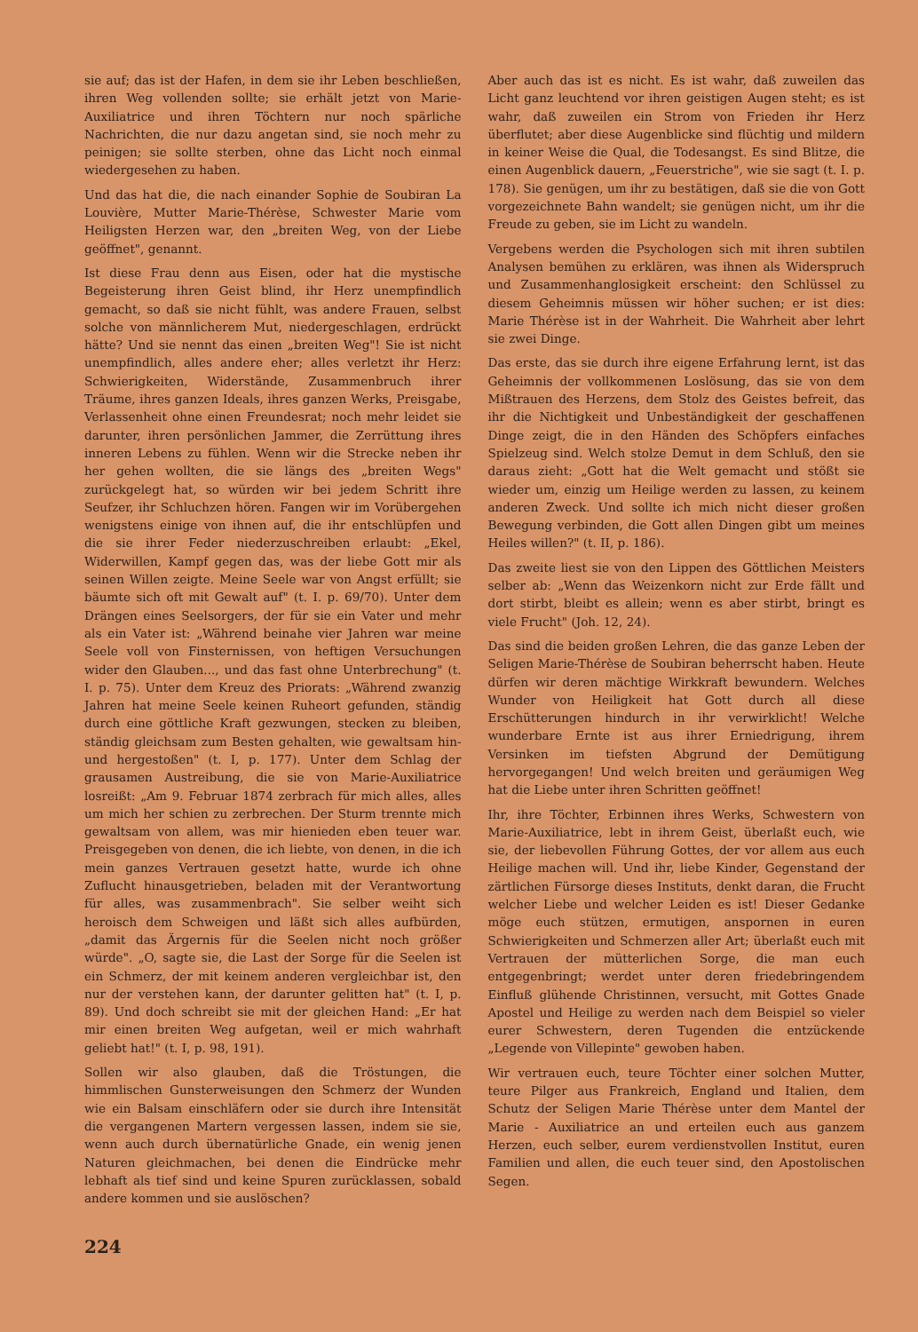sie auf; das ist der Hafen, in dem sie ihr Leben beschließen, ihren Weg vollenden sollte; sie erhält jetzt von Marie-Auxiliatrice und ihren Töchtern nur noch spärliche Nachrichten, die nur dazu angetan sind, sie noch mehr zu peinigen; sie sollte sterben, ohne das Licht noch einmal wiedergesehen zu haben.
Und das hat die, die nach einander Sophie de Soubiran La Louvière, Mutter Marie-Thérèse, Schwester Marie vom Heiligsten Herzen war, den „breiten Weg, von der Liebe geöffnet", genannt.
Ist diese Frau denn aus Eisen, oder hat die mystische Begeisterung ihren Geist blind, ihr Herz unempfindlich gemacht, so daß sie nicht fühlt, was andere Frauen, selbst solche von männlicherem Mut, niedergeschlagen, erdrückt hätte? Und sie nennt das einen „breiten Weg"! Sie ist nicht unempfindlich, alles andere eher; alles verletzt ihr Herz: Schwierigkeiten, Widerstände, Zusammenbruch ihrer Träume, ihres ganzen Ideals, ihres ganzen Werks, Preisgabe, Verlassenheit ohne einen Freundesrat; noch mehr leidet sie darunter, ihren persönlichen Jammer, die Zerrüttung ihres inneren Lebens zu fühlen. Wenn wir die Strecke neben ihr her gehen wollten, die sie längs des „breiten Wegs" zurückgelegt hat, so würden wir bei jedem Schritt ihre Seufzer, ihr Schluchzen hören. Fangen wir im Vorübergehen wenigstens einige von ihnen auf, die ihr entschlüpfen und die sie ihrer Feder niederzuschreiben erlaubt: „Ekel, Widerwillen, Kampf gegen das, was der liebe Gott mir als seinen Willen zeigte. Meine Seele war von Angst erfüllt; sie bäumte sich oft mit Gewalt auf" (t. I. p. 69/70). Unter dem Drängen eines Seelsorgers, der für sie ein Vater und mehr als ein Vater ist: „Während beinahe vier Jahren war meine Seele voll von Finsternissen, von heftigen Versuchungen wider den Glauben..., und das fast ohne Unterbrechung" (t. I. p. 75). Unter dem Kreuz des Priorats: „Während zwanzig Jahren hat meine Seele keinen Ruheort gefunden, ständig durch eine göttliche Kraft gezwungen, stecken zu bleiben, ständig gleichsam zum Besten gehalten, wie gewaltsam hin- und hergestoßen" (t. I, p. 177). Unter dem Schlag der grausamen Austreibung, die sie von Marie-Auxiliatrice losreißt: „Am 9. Februar 1874 zerbrach für mich alles, alles um mich her schien zu zerbrechen. Der Sturm trennte mich gewaltsam von allem, was mir hienieden eben teuer war. Preisgegeben von denen, die ich liebte, von denen, in die ich mein ganzes Vertrauen gesetzt hatte, wurde ich ohne Zuflucht hinausgetrieben, beladen mit der Verantwortung für alles, was zusammenbrach". Sie selber weiht sich heroisch dem Schweigen und läßt sich alles aufbürden, „damit das Ärgernis für die Seelen nicht noch größer würde". „O, sagte sie, die Last der Sorge für die Seelen ist ein Schmerz, der mit keinem anderen vergleichbar ist, den nur der verstehen kann, der darunter gelitten hat" (t. I, p. 89). Und doch schreibt sie mit der gleichen Hand: „Er hat mir einen breiten Weg aufgetan, weil er mich wahrhaft geliebt hat!" (t. I, p. 98, 191).
Sollen wir also glauben, daß die Tröstungen, die himmlischen Gunsterweisungen den Schmerz der Wunden wie ein Balsam einschläfern oder sie durch ihre Intensität die vergangenen Martern vergessen lassen, indem sie sie, wenn auch durch übernatürliche Gnade, ein wenig jenen Naturen gleichmachen, bei denen die Eindrücke mehr lebhaft als tief sind und keine Spuren zurücklassen, sobald andere kommen und sie auslöschen?
Aber auch das ist es nicht. Es ist wahr, daß zuweilen das Licht ganz leuchtend vor ihren geistigen Augen steht; es ist wahr, daß zuweilen ein Strom von Frieden ihr Herz überflutet; aber diese Augenblicke sind flüchtig und mildern in keiner Weise die Qual, die Todesangst. Es sind Blitze, die einen Augenblick dauern, „Feuerstriche", wie sie sagt (t. I. p. 178). Sie genügen, um ihr zu bestätigen, daß sie die von Gott vorgezeichnete Bahn wandelt; sie genügen nicht, um ihr die Freude zu geben, sie im Licht zu wandeln.
Vergebens werden die Psychologen sich mit ihren subtilen Analysen bemühen zu erklären, was ihnen als Widerspruch und Zusammenhanglosigkeit erscheint: den Schlüssel zu diesem Geheimnis müssen wir höher suchen; er ist dies: Marie Thérèse ist in der Wahrheit. Die Wahrheit aber lehrt sie zwei Dinge.
Das erste, das sie durch ihre eigene Erfahrung lernt, ist das Geheimnis der vollkommenen Loslösung, das sie von dem Mißtrauen des Herzens, dem Stolz des Geistes befreit, das ihr die Nichtigkeit und Unbeständigkeit der geschaffenen Dinge zeigt, die in den Händen des Schöpfers einfaches Spielzeug sind. Welch stolze Demut in dem Schluß, den sie daraus zieht: „Gott hat die Welt gemacht und stößt sie wieder um, einzig um Heilige werden zu lassen, zu keinem anderen Zweck. Und sollte ich mich nicht dieser großen Bewegung verbinden, die Gott allen Dingen gibt um meines Heiles willen?" (t. II, p. 186).
Das zweite liest sie von den Lippen des Göttlichen Meisters selber ab: „Wenn das Weizenkorn nicht zur Erde fällt und dort stirbt, bleibt es allein; wenn es aber stirbt, bringt es viele Frucht" (Joh. 12, 24).
Das sind die beiden großen Lehren, die das ganze Leben der Seligen Marie-Thérèse de Soubiran beherrscht haben. Heute dürfen wir deren mächtige Wirkkraft bewundern. Welches Wunder von Heiligkeit hat Gott durch all diese Erschütterungen hindurch in ihr verwirklicht! Welche wunderbare Ernte ist aus ihrer Erniedrigung, ihrem Versinken im tiefsten Abgrund der Demütigung hervorgegangen! Und welch breiten und geräumigen Weg hat die Liebe unter ihren Schritten geöffnet!
Ihr, ihre Töchter, Erbinnen ihres Werks, Schwestern von Marie-Auxiliatrice, lebt in ihrem Geist, überlaßt euch, wie sie, der liebevollen Führung Gottes, der vor allem aus euch Heilige machen will. Und ihr, liebe Kinder, Gegenstand der zärtlichen Fürsorge dieses Instituts, denkt daran, die Frucht welcher Liebe und welcher Leiden es ist! Dieser Gedanke möge euch stützen, ermutigen, anspornen in euren Schwierigkeiten und Schmerzen aller Art; überlaßt euch mit Vertrauen der mütterlichen Sorge, die man euch entgegenbringt; werdet unter deren friedebringendem Einfluß glühende Christinnen, versucht, mit Gottes Gnade Apostel und Heilige zu werden nach dem Beispiel so vieler eurer Schwestern, deren Tugenden die entzückende „Legende von Villepinte" gewoben haben.
Wir vertrauen euch, teure Töchter einer solchen Mutter, teure Pilger aus Frankreich, England und Italien, dem Schutz der Seligen Marie Thérèse unter dem Mantel der Marie - Auxiliatrice an und erteilen euch aus ganzem Herzen, euch selber, eurem verdienstvollen Institut, euren Familien und allen, die euch teuer sind, den Apostolischen Segen.
224